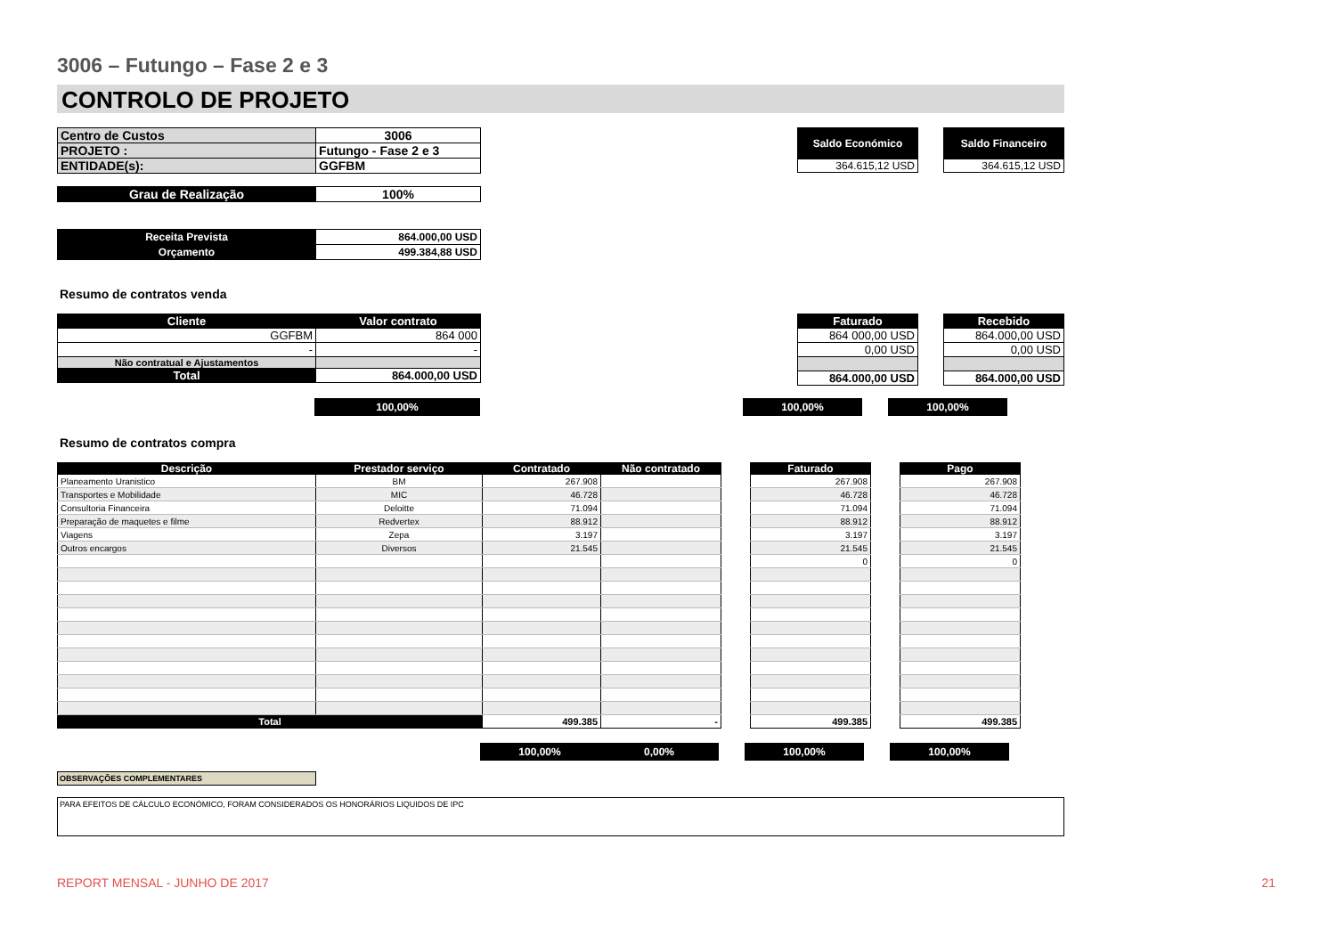3006 – Futungo – Fase 2 e 3
CONTROLO DE PROJETO
| Centro de Custos | 3006 |
| PROJETO : | Futungo - Fase 2 e 3 |
| ENTIDADE(s): | GGFBM |
| Grau de Realização | 100% |
| Receita Prevista | 864.000,00 USD |
| Orçamento | 499.384,88 USD |
| Saldo Económico |
| 364.615,12 USD |
| Saldo Financeiro |
| 364.615,12 USD |
Resumo de contratos venda
| Cliente | Valor contrato |
| GGFBM | 864 000 |
| - | - |
| Não contratual e Ajustamentos | |
| Total | 864.000,00 USD |
| Faturado |
| 864 000,00 USD |
| 0,00 USD |
| 864.000,00 USD |
| Recebido |
| 864.000,00 USD |
| 0,00 USD |
| 864.000,00 USD |
100,00% 100,00% 100,00%
Resumo de contratos compra
| Descrição | Prestador serviço | Contratado | Não contratado | | Faturado | | Pago |
| Planeamento Uranistico | BM | 267.908 | | | 267.908 | | 267.908 |
| Transportes e Mobilidade | MIC | 46.728 | | | 46.728 | | 46.728 |
| Consultoria Financeira | Deloitte | 71.094 | | | 71.094 | | 71.094 |
| Preparação de maquetes e filme | Redvertex | 88.912 | | | 88.912 | | 88.912 |
| Viagens | Zepa | 3.197 | | | 3.197 | | 3.197 |
| Outros encargos | Diversos | 21.545 | | | 21.545 | | 21.545 |
| | | | | | 0 | | 0 |
| Total | | 499.385 | - | | 499.385 | | 499.385 |
100,00% 0,00% 100,00% 100,00%
OBSERVAÇÕES COMPLEMENTARES
PARA EFEITOS DE CÁLCULO ECONÓMICO, FORAM CONSIDERADOS OS HONORÁRIOS LIQUIDOS DE IPC
REPORT MENSAL - JUNHO DE 2017 21